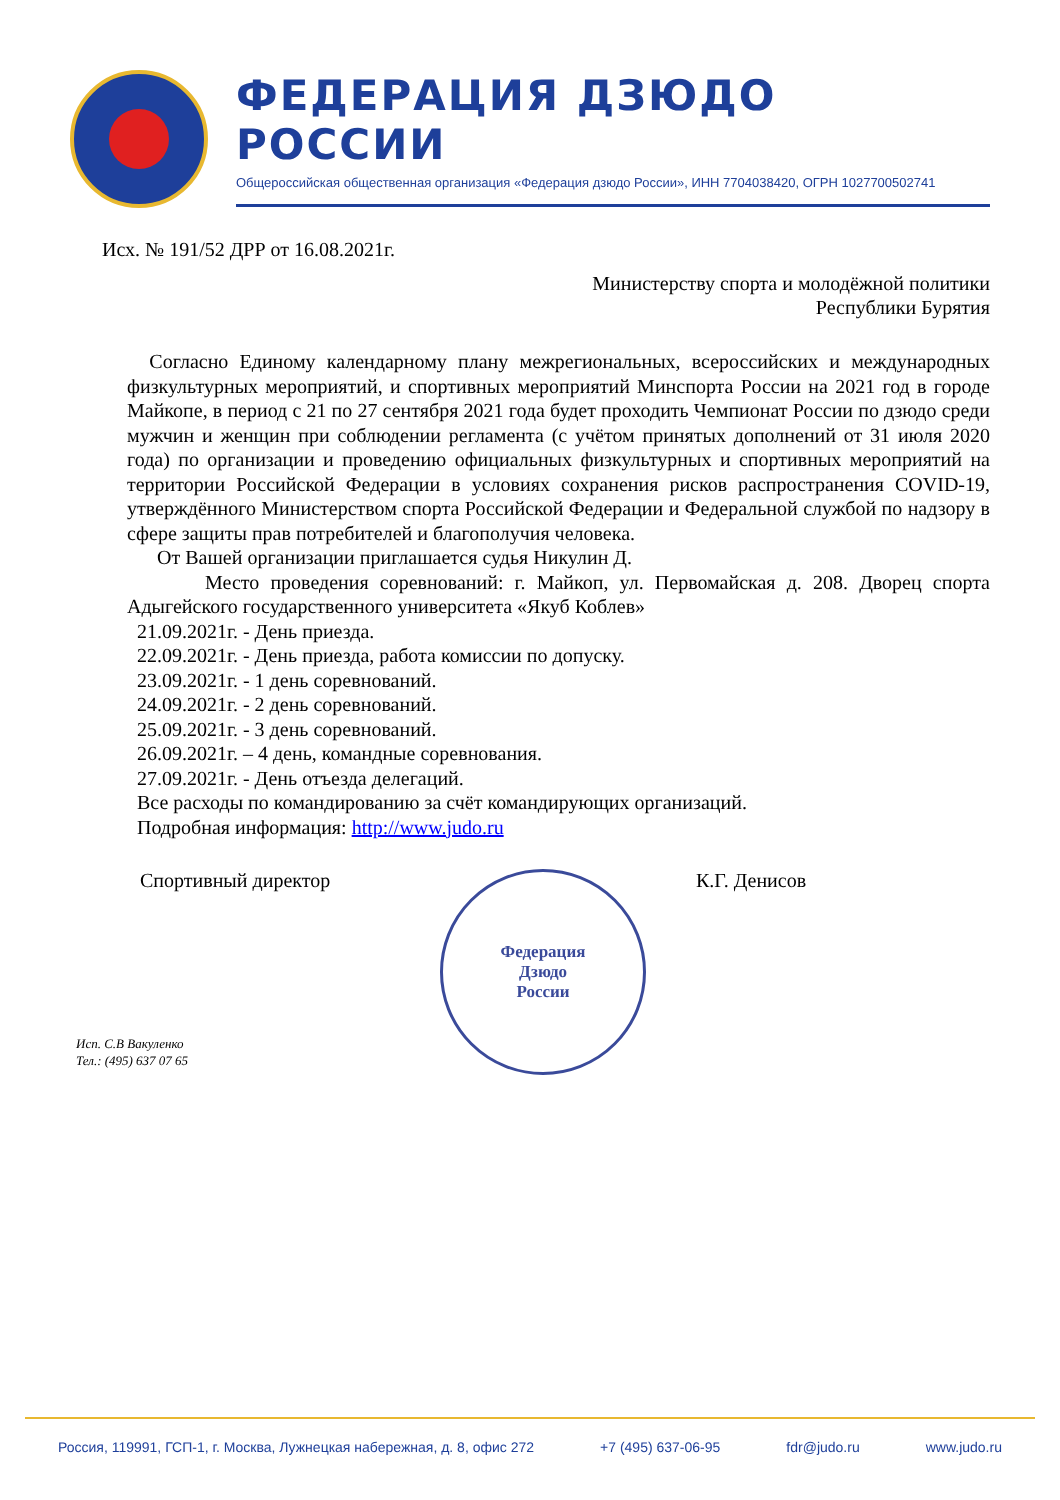ФЕДЕРАЦИЯ ДЗЮДО РОССИИ
Общероссийская общественная организация «Федерация дзюдо России», ИНН 7704038420, ОГРН 1027700502741
Исх. № 191/52 ДРР от 16.08.2021г.
Министерству спорта и молодёжной политики
Республики Бурятия
Согласно Единому календарному плану межрегиональных, всероссийских и международных физкультурных мероприятий, и спортивных мероприятий Минспорта России на 2021 год в городе Майкопе, в период с 21 по 27 сентября 2021 года будет проходить Чемпионат России по дзюдо среди мужчин и женщин при соблюдении регламента (с учётом принятых дополнений от 31 июля 2020 года) по организации и проведению официальных физкультурных и спортивных мероприятий на территории Российской Федерации в условиях сохранения рисков распространения COVID-19, утверждённого Министерством спорта Российской Федерации и Федеральной службой по надзору в сфере защиты прав потребителей и благополучия человека.
От Вашей организации приглашается судья Никулин Д.
Место проведения соревнований: г. Майкоп, ул. Первомайская д. 208. Дворец спорта Адыгейского государственного университета «Якуб Коблев»
21.09.2021г. - День приезда.
22.09.2021г. - День приезда, работа комиссии по допуску.
23.09.2021г. - 1 день соревнований.
24.09.2021г. - 2 день соревнований.
25.09.2021г. - 3 день соревнований.
26.09.2021г. – 4 день, командные соревнования.
27.09.2021г. - День отъезда делегаций.
Все расходы по командированию за счёт командирующих организаций.
Подробная информация: http://www.judo.ru
Спортивный директор
Федерация
Дзюдо
России
К.Г. Денисов
Исп. С.В Вакуленко
Тел.: (495) 637 07 65
Россия, 119991, ГСП-1, г. Москва, Лужнецкая набережная, д. 8, офис 272 +7 (495) 637-06-95 fdr@judo.ru www.judo.ru